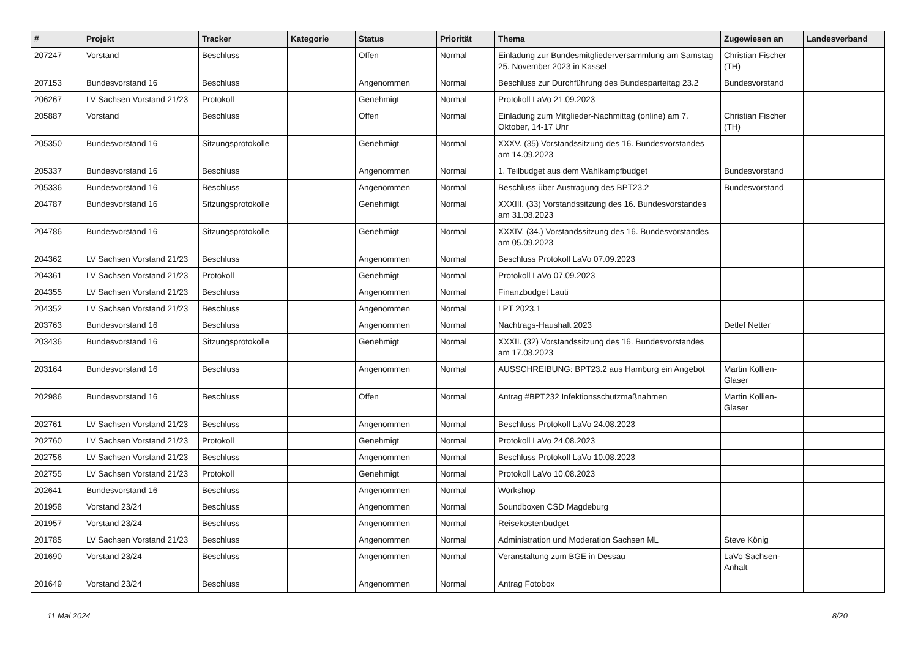| # | Projekt | Tracker | Kategorie | Status | Priorität | Thema | Zugewiesen an | Landesverband |
| --- | --- | --- | --- | --- | --- | --- | --- | --- |
| 207247 | Vorstand | Beschluss | | Offen | Normal | Einladung zur Bundesmitgliederversammlung am Samstag 25. November 2023 in Kassel | Christian Fischer (TH) | |
| 207153 | Bundesvorstand 16 | Beschluss | | Angenommen | Normal | Beschluss zur Durchführung des Bundesparteitag 23.2 | Bundesvorstand | |
| 206267 | LV Sachsen Vorstand 21/23 | Protokoll | | Genehmigt | Normal | Protokoll LaVo 21.09.2023 | | |
| 205887 | Vorstand | Beschluss | | Offen | Normal | Einladung zum Mitglieder-Nachmittag (online) am 7. Oktober, 14-17 Uhr | Christian Fischer (TH) | |
| 205350 | Bundesvorstand 16 | Sitzungsprotokolle | | Genehmigt | Normal | XXXV. (35) Vorstandssitzung des 16. Bundesvorstandes am 14.09.2023 | | |
| 205337 | Bundesvorstand 16 | Beschluss | | Angenommen | Normal | 1. Teilbudget aus dem Wahlkampfbudget | Bundesvorstand | |
| 205336 | Bundesvorstand 16 | Beschluss | | Angenommen | Normal | Beschluss über Austragung des BPT23.2 | Bundesvorstand | |
| 204787 | Bundesvorstand 16 | Sitzungsprotokolle | | Genehmigt | Normal | XXXIII. (33) Vorstandssitzung des 16. Bundesvorstandes am 31.08.2023 | | |
| 204786 | Bundesvorstand 16 | Sitzungsprotokolle | | Genehmigt | Normal | XXXIV. (34.) Vorstandssitzung des 16. Bundesvorstandes am 05.09.2023 | | |
| 204362 | LV Sachsen Vorstand 21/23 | Beschluss | | Angenommen | Normal | Beschluss Protokoll LaVo 07.09.2023 | | |
| 204361 | LV Sachsen Vorstand 21/23 | Protokoll | | Genehmigt | Normal | Protokoll LaVo 07.09.2023 | | |
| 204355 | LV Sachsen Vorstand 21/23 | Beschluss | | Angenommen | Normal | Finanzbudget Lauti | | |
| 204352 | LV Sachsen Vorstand 21/23 | Beschluss | | Angenommen | Normal | LPT 2023.1 | | |
| 203763 | Bundesvorstand 16 | Beschluss | | Angenommen | Normal | Nachtrags-Haushalt 2023 | Detlef Netter | |
| 203436 | Bundesvorstand 16 | Sitzungsprotokolle | | Genehmigt | Normal | XXXII. (32) Vorstandssitzung des 16. Bundesvorstandes am 17.08.2023 | | |
| 203164 | Bundesvorstand 16 | Beschluss | | Angenommen | Normal | AUSSCHREIBUNG: BPT23.2 aus Hamburg ein Angebot | Martin Kollien-Glaser | |
| 202986 | Bundesvorstand 16 | Beschluss | | Offen | Normal | Antrag #BPT232 Infektionsschutzmaßnahmen | Martin Kollien-Glaser | |
| 202761 | LV Sachsen Vorstand 21/23 | Beschluss | | Angenommen | Normal | Beschluss Protokoll LaVo 24.08.2023 | | |
| 202760 | LV Sachsen Vorstand 21/23 | Protokoll | | Genehmigt | Normal | Protokoll LaVo 24.08.2023 | | |
| 202756 | LV Sachsen Vorstand 21/23 | Beschluss | | Angenommen | Normal | Beschluss Protokoll LaVo 10.08.2023 | | |
| 202755 | LV Sachsen Vorstand 21/23 | Protokoll | | Genehmigt | Normal | Protokoll LaVo 10.08.2023 | | |
| 202641 | Bundesvorstand 16 | Beschluss | | Angenommen | Normal | Workshop | | |
| 201958 | Vorstand 23/24 | Beschluss | | Angenommen | Normal | Soundboxen CSD Magdeburg | | |
| 201957 | Vorstand 23/24 | Beschluss | | Angenommen | Normal | Reisekostenbudget | | |
| 201785 | LV Sachsen Vorstand 21/23 | Beschluss | | Angenommen | Normal | Administration und Moderation Sachsen ML | Steve König | |
| 201690 | Vorstand 23/24 | Beschluss | | Angenommen | Normal | Veranstaltung zum BGE in Dessau | LaVo Sachsen-Anhalt | |
| 201649 | Vorstand 23/24 | Beschluss | | Angenommen | Normal | Antrag Fotobox | | |
11 Mai 2024 8/20